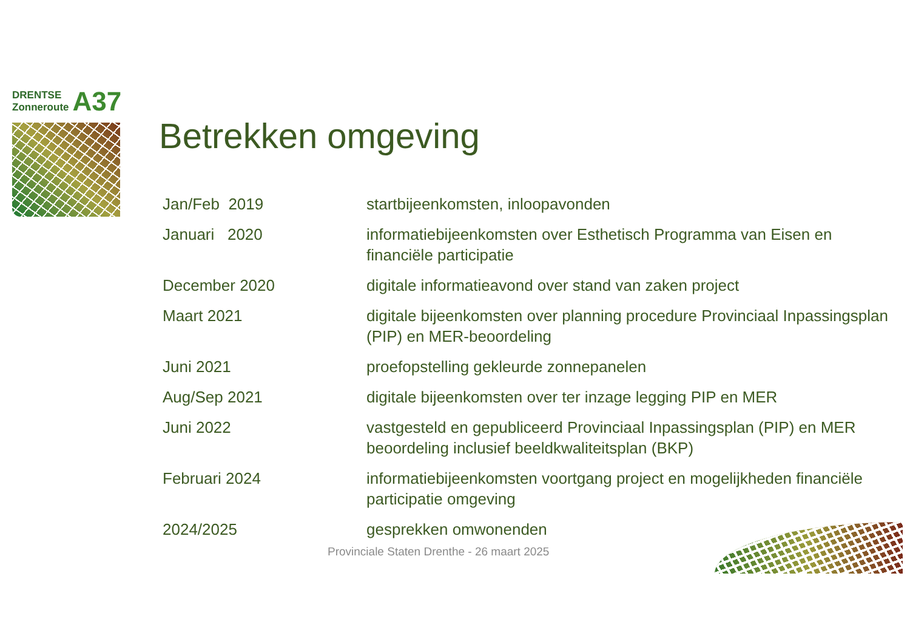DRENTSE
Zonneroute
A37
Betrekken omgeving
Jan/Feb 2019 startbijeenkomsten, inloopavonden
Januari 2020 informatiebijeenkomsten over Esthetisch Programma van Eisen en financiële participatie
December 2020 digitale informatieavond over stand van zaken project
Maart 2021 digitale bijeenkomsten over planning procedure Provinciaal Inpassingsplan (PIP) en MER-beoordeling
Juni 2021 proefopstelling gekleurde zonnepanelen
Aug/Sep 2021 digitale bijeenkomsten over ter inzage legging PIP en MER
Juni 2022 vastgesteld en gepubliceerd Provinciaal Inpassingsplan (PIP) en MER beoordeling inclusief beeldkwaliteitsplan (BKP)
Februari 2024 informatiebijeenkomsten voortgang project en mogelijkheden financiële participatie omgeving
2024/2025 gesprekken omwonenden
Provinciale Staten Drenthe - 26 maart 2025